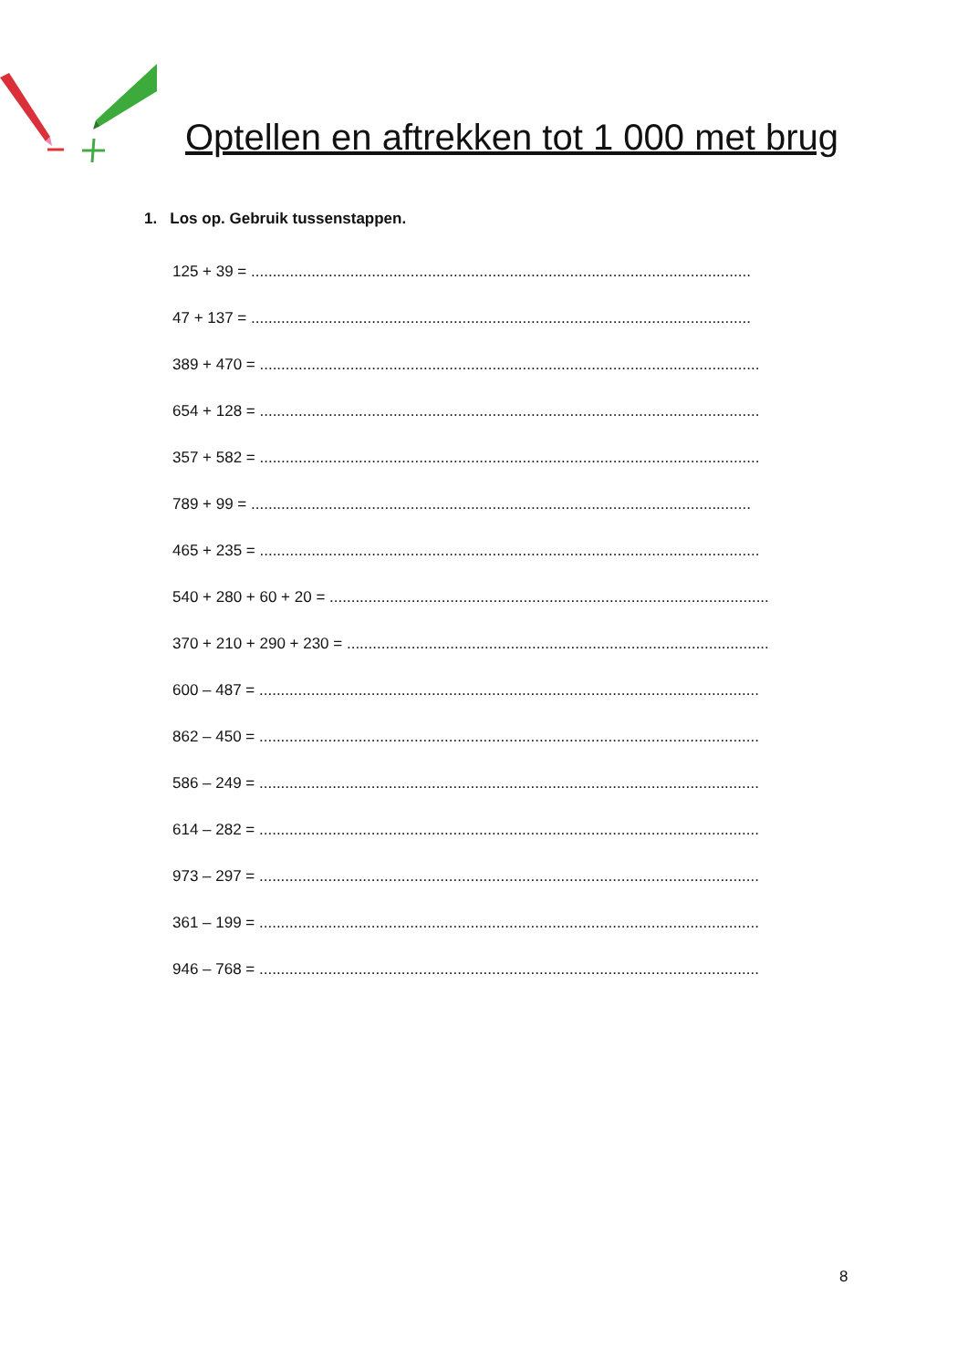Optellen en aftrekken tot 1 000 met brug
1. Los op. Gebruik tussenstappen.
125 + 39 = ....................................................................................................................
47 + 137 = ....................................................................................................................
389 + 470 = ....................................................................................................................
654 + 128 = ....................................................................................................................
357 + 582 = ....................................................................................................................
789 + 99 = ....................................................................................................................
465 + 235 = ....................................................................................................................
540 + 280 + 60 + 20 = ......................................................................................................
370 + 210 + 290 + 230 = ..................................................................................................
600 – 487 = ....................................................................................................................
862 – 450 = ....................................................................................................................
586 – 249 = ....................................................................................................................
614 – 282 = ....................................................................................................................
973 – 297 = ....................................................................................................................
361 – 199 = ....................................................................................................................
946 – 768 = ....................................................................................................................
8